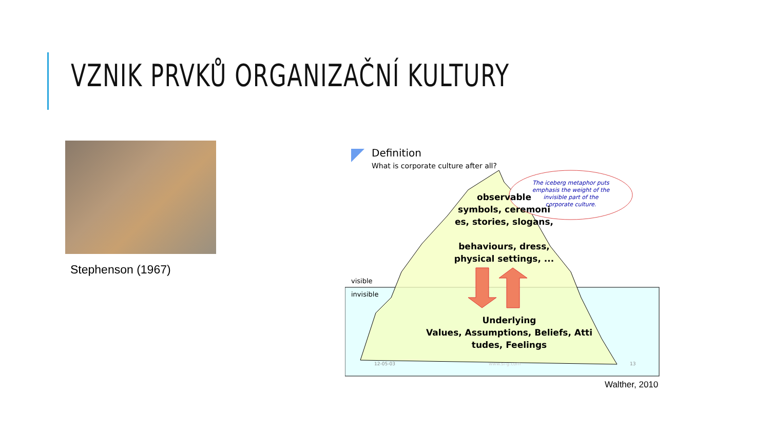VZNIK PRVKŮ ORGANIZAČNÍ KULTURY
Stephenson (1967)
Definition
What is corporate culture after all?
The iceberg metaphor puts
emphasis the weight of the
invisible part of the
corporate culture.
observable
symbols, ceremoni
es, stories, slogans,
behaviours, dress,
physical settings, ...
Underlying
Values, Assumptions, Beliefs, Atti
tudes, Feelings
visible
invisible
12-05-03
www.si-g.com
13
Walther, 2010